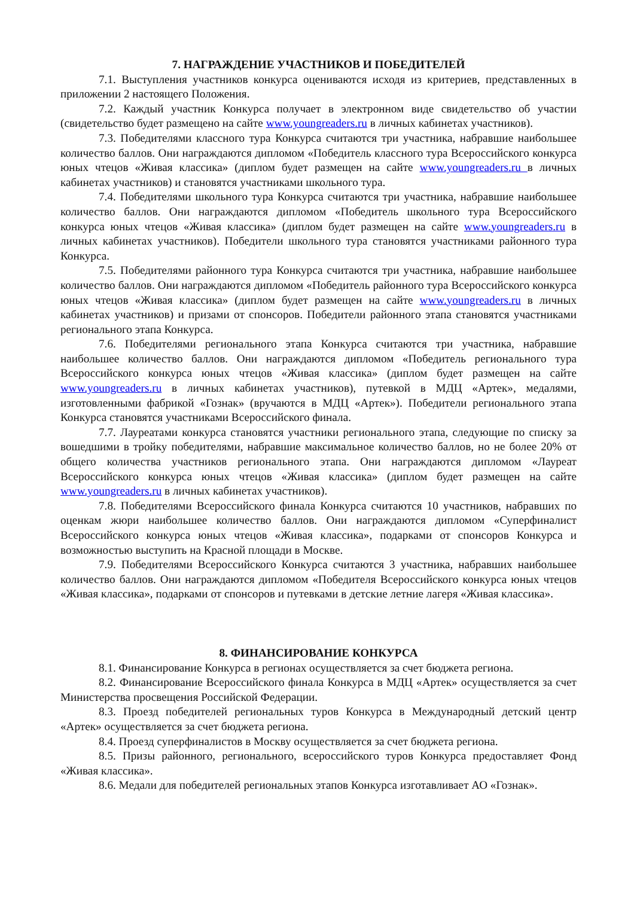7. НАГРАЖДЕНИЕ УЧАСТНИКОВ И ПОБЕДИТЕЛЕЙ
7.1. Выступления участников конкурса оцениваются исходя из критериев, представленных в приложении 2 настоящего Положения.
7.2. Каждый участник Конкурса получает в электронном виде свидетельство об участии (свидетельство будет размещено на сайте www.youngreaders.ru в личных кабинетах участников).
7.3. Победителями классного тура Конкурса считаются три участника, набравшие наибольшее количество баллов. Они награждаются дипломом «Победитель классного тура Всероссийского конкурса юных чтецов «Живая классика» (диплом будет размещен на сайте www.youngreaders.ru в личных кабинетах участников) и становятся участниками школьного тура.
7.4. Победителями школьного тура Конкурса считаются три участника, набравшие наибольшее количество баллов. Они награждаются дипломом «Победитель школьного тура Всероссийского конкурса юных чтецов «Живая классика» (диплом будет размещен на сайте www.youngreaders.ru в личных кабинетах участников). Победители школьного тура становятся участниками районного тура Конкурса.
7.5. Победителями районного тура Конкурса считаются три участника, набравшие наибольшее количество баллов. Они награждаются дипломом «Победитель районного тура Всероссийского конкурса юных чтецов «Живая классика» (диплом будет размещен на сайте www.youngreaders.ru в личных кабинетах участников) и призами от спонсоров. Победители районного этапа становятся участниками регионального этапа Конкурса.
7.6. Победителями регионального этапа Конкурса считаются три участника, набравшие наибольшее количество баллов. Они награждаются дипломом «Победитель регионального тура Всероссийского конкурса юных чтецов «Живая классика» (диплом будет размещен на сайте www.youngreaders.ru в личных кабинетах участников), путевкой в МДЦ «Артек», медалями, изготовленными фабрикой «Гознак» (вручаются в МДЦ «Артек»). Победители регионального этапа Конкурса становятся участниками Всероссийского финала.
7.7. Лауреатами конкурса становятся участники регионального этапа, следующие по списку за вошедшими в тройку победителями, набравшие максимальное количество баллов, но не более 20% от общего количества участников регионального этапа. Они награждаются дипломом «Лауреат Всероссийского конкурса юных чтецов «Живая классика» (диплом будет размещен на сайте www.youngreaders.ru в личных кабинетах участников).
7.8. Победителями Всероссийского финала Конкурса считаются 10 участников, набравших по оценкам жюри наибольшее количество баллов. Они награждаются дипломом «Суперфиналист Всероссийского конкурса юных чтецов «Живая классика», подарками от спонсоров Конкурса и возможностью выступить на Красной площади в Москве.
7.9. Победителями Всероссийского Конкурса считаются 3 участника, набравших наибольшее количество баллов. Они награждаются дипломом «Победителя Всероссийского конкурса юных чтецов «Живая классика», подарками от спонсоров и путевками в детские летние лагеря «Живая классика».
8. ФИНАНСИРОВАНИЕ КОНКУРСА
8.1. Финансирование Конкурса в регионах осуществляется за счет бюджета региона.
8.2. Финансирование Всероссийского финала Конкурса в МДЦ «Артек» осуществляется за счет Министерства просвещения Российской Федерации.
8.3. Проезд победителей региональных туров Конкурса в Международный детский центр «Артек» осуществляется за счет бюджета региона.
8.4. Проезд суперфиналистов в Москву осуществляется за счет бюджета региона.
8.5. Призы районного, регионального, всероссийского туров Конкурса предоставляет Фонд «Живая классика».
8.6. Медали для победителей региональных этапов Конкурса изготавливает АО «Гознак».